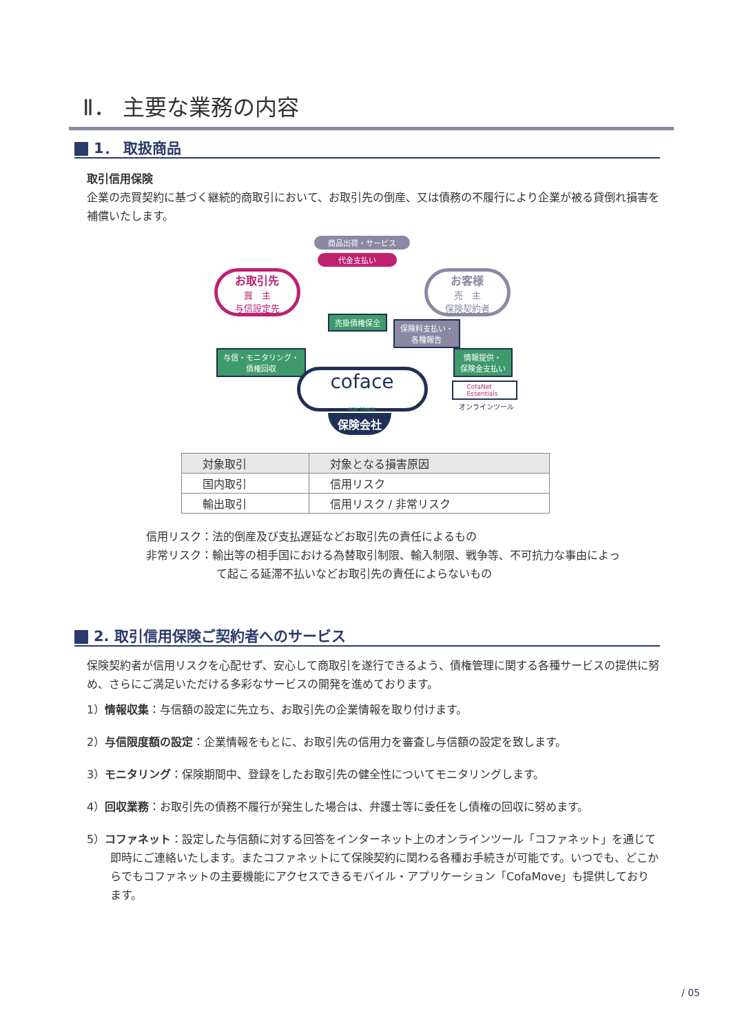Ⅱ． 主要な業務の内容
1． 取扱商品
取引信用保険
企業の売買契約に基づく継続的商取引において、お取引先の倒産、又は債務の不履行により企業が被る貸倒れ損害を補償いたします。
商品出荷・サービス
代金支払い
お取引先
買　主
与信設定先
お客様
売　主
保険契約者
売掛債権保全
保険料支払い・
各種報告
与信・モニタリング・
債権回収
情報提供・
保険金支払い
coface
FOR TRADE
保険会社
CofaNet Essentials
オンラインツール
| 対象取引 | 対象となる損害原因 |
| --- | --- |
| 国内取引 | 信用リスク |
| 輸出取引 | 信用リスク / 非常リスク |
信用リスク：法的倒産及び支払遅延などお取引先の責任によるもの
非常リスク：輸出等の相手国における為替取引制限、輸入制限、戦争等、不可抗力な事由によって起こる延滞不払いなどお取引先の責任によらないもの
2. 取引信用保険ご契約者へのサービス
保険契約者が信用リスクを心配せず、安心して商取引を遂行できるよう、債権管理に関する各種サービスの提供に努め、さらにご満足いただける多彩なサービスの開発を進めております。
1）情報収集：与信額の設定に先立ち、お取引先の企業情報を取り付けます。
2）与信限度額の設定：企業情報をもとに、お取引先の信用力を審査し与信額の設定を致します。
3）モニタリング：保険期間中、登録をしたお取引先の健全性についてモニタリングします。
4）回収業務：お取引先の債務不履行が発生した場合は、弁護士等に委任をし債権の回収に努めます。
5）コファネット：設定した与信額に対する回答をインターネット上のオンラインツール「コファネット」を通じて即時にご連絡いたします。またコファネットにて保険契約に関わる各種お手続きが可能です。いつでも、どこからでもコファネットの主要機能にアクセスできるモバイル・アプリケーション「CofaMove」も提供しております。
/ 05